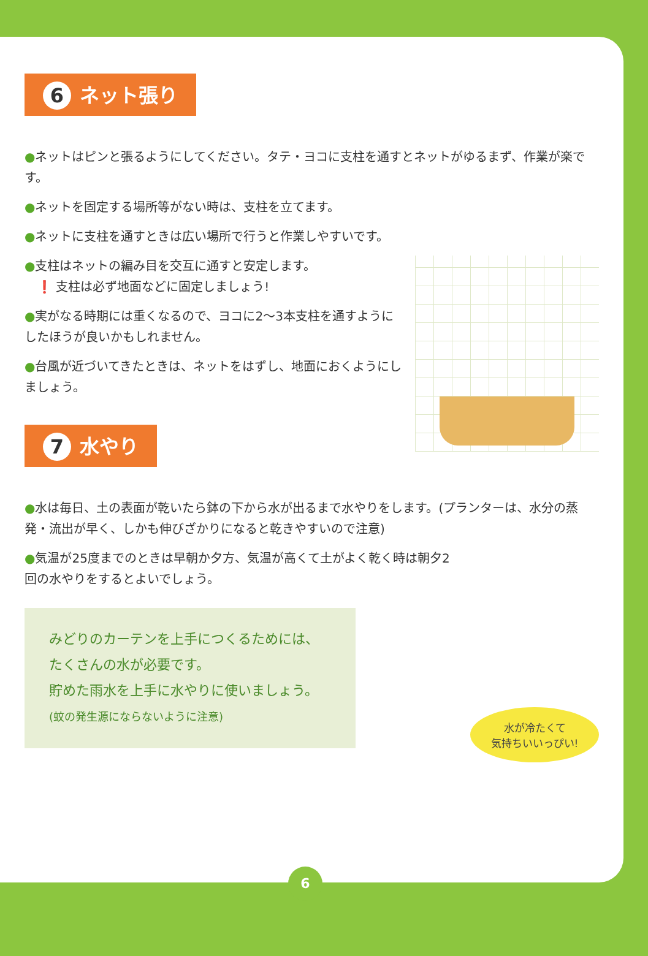6 ネット張り
●ネットはピンと張るようにしてください。タテ・ヨコに支柱を通すとネットがゆるまず、作業が楽です。
●ネットを固定する場所等がない時は、支柱を立てます。
●ネットに支柱を通すときは広い場所で行うと作業しやすいです。
●支柱はネットの編み目を交互に通すと安定します。
　❗ 支柱は必ず地面などに固定しましょう!
●実がなる時期には重くなるので、ヨコに2〜3本支柱を通すようにしたほうが良いかもしれません。
●台風が近づいてきたときは、ネットをはずし、地面におくようにしましょう。
7 水やり
●水は毎日、土の表面が乾いたら鉢の下から水が出るまで水やりをします。(プランターは、水分の蒸発・流出が早く、しかも伸びざかりになると乾きやすいので注意)
●気温が25度までのときは早朝か夕方、気温が高くて土がよく乾く時は朝夕2回の水やりをするとよいでしょう。
みどりのカーテンを上手につくるためには、
たくさんの水が必要です。
貯めた雨水を上手に水やりに使いましょう。
(蚊の発生源にならないように注意)
水が冷たくて
気持ちいいっぴい!
6